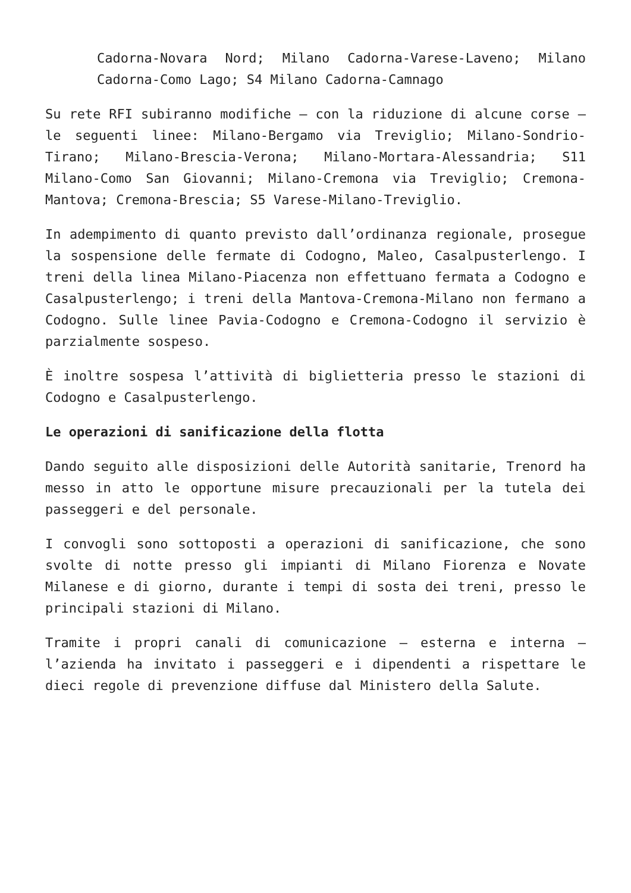Cadorna-Novara Nord; Milano Cadorna-Varese-Laveno; Milano Cadorna-Como Lago; S4 Milano Cadorna-Camnago
Su rete RFI subiranno modifiche – con la riduzione di alcune corse – le seguenti linee: Milano-Bergamo via Treviglio; Milano-Sondrio-Tirano; Milano-Brescia-Verona; Milano-Mortara-Alessandria; S11 Milano-Como San Giovanni; Milano-Cremona via Treviglio; Cremona-Mantova; Cremona-Brescia; S5 Varese-Milano-Treviglio.
In adempimento di quanto previsto dall’ordinanza regionale, prosegue la sospensione delle fermate di Codogno, Maleo, Casalpusterlengo. I treni della linea Milano-Piacenza non effettuano fermata a Codogno e Casalpusterlengo; i treni della Mantova-Cremona-Milano non fermano a Codogno. Sulle linee Pavia-Codogno e Cremona-Codogno il servizio è parzialmente sospeso.
È inoltre sospesa l’attività di biglietteria presso le stazioni di Codogno e Casalpusterlengo.
Le operazioni di sanificazione della flotta
Dando seguito alle disposizioni delle Autorità sanitarie, Trenord ha messo in atto le opportune misure precauzionali per la tutela dei passeggeri e del personale.
I convogli sono sottoposti a operazioni di sanificazione, che sono svolte di notte presso gli impianti di Milano Fiorenza e Novate Milanese e di giorno, durante i tempi di sosta dei treni, presso le principali stazioni di Milano.
Tramite i propri canali di comunicazione – esterna e interna – l’azienda ha invitato i passeggeri e i dipendenti a rispettare le dieci regole di prevenzione diffuse dal Ministero della Salute.